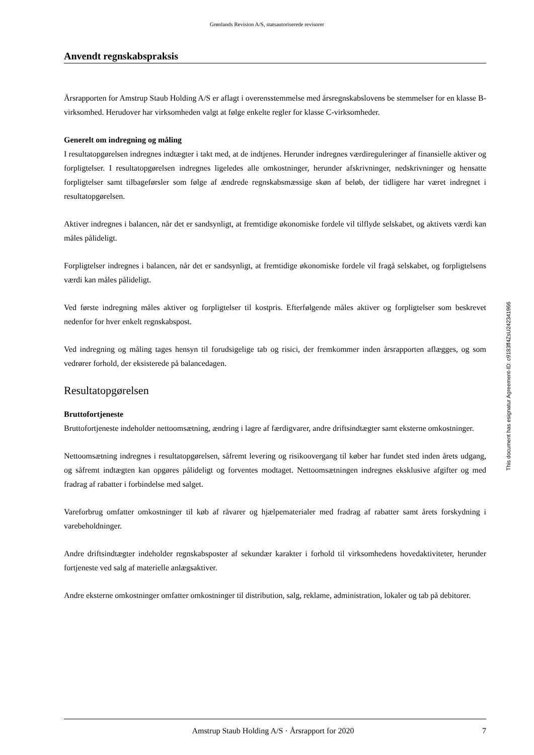Grønlands Revision A/S, statsautoriserede revisorer
Anvendt regnskabspraksis
Årsrapporten for Amstrup Staub Holding A/S er aflagt i overensstemmelse med årsregnskabslovens be stemmelser for en klasse B-virksomhed. Herudover har virksomheden valgt at følge enkelte regler for klasse C-virksomheder.
Generelt om indregning og måling
I resultatopgørelsen indregnes indtægter i takt med, at de indtjenes. Herunder indregnes værdireguleringer af finansielle aktiver og forpligtelser. I resultatopgørelsen indregnes ligeledes alle omkostninger, herunder afskrivninger, nedskrivninger og hensatte forpligtelser samt tilbageførsler som følge af ændrede regnskabsmæssige skøn af beløb, der tidligere har været indregnet i resultatopgørelsen.
Aktiver indregnes i balancen, når det er sandsynligt, at fremtidige økonomiske fordele vil tilflyde selskabet, og aktivets værdi kan måles pålideligt.
Forpligtelser indregnes i balancen, når det er sandsynligt, at fremtidige økonomiske fordele vil fragå selskabet, og forpligtelsens værdi kan måles pålideligt.
Ved første indregning måles aktiver og forpligtelser til kostpris. Efterfølgende måles aktiver og forpligtelser som beskrevet nedenfor for hver enkelt regnskabspost.
Ved indregning og måling tages hensyn til forudsigelige tab og risici, der fremkommer inden årsrapporten aflægges, og som vedrører forhold, der eksisterede på balancedagen.
Resultatopgørelsen
Bruttofortjeneste
Bruttofortjeneste indeholder nettoomsætning, ændring i lagre af færdigvarer, andre driftsindtægter samt eksterne omkostninger.
Nettoomsætning indregnes i resultatopgørelsen, såfremt levering og risikoovergang til køber har fundet sted inden årets udgang, og såfremt indtægten kan opgøres pålideligt og forventes modtaget. Nettoomsætningen indregnes eksklusive afgifter og med fradrag af rabatter i forbindelse med salget.
Vareforbrug omfatter omkostninger til køb af råvarer og hjælpematerialer med fradrag af rabatter samt årets forskydning i varebeholdninger.
Andre driftsindtægter indeholder regnskabsposter af sekundær karakter i forhold til virksomhedens hovedaktiviteter, herunder fortjeneste ved salg af materielle anlægsaktiver.
Andre eksterne omkostninger omfatter omkostninger til distribution, salg, reklame, administration, lokaler og tab på debitorer.
This document has esignatur Agreement-ID: c9183ff4ZsU242341966
Amstrup Staub Holding A/S · Årsrapport for 2020 7